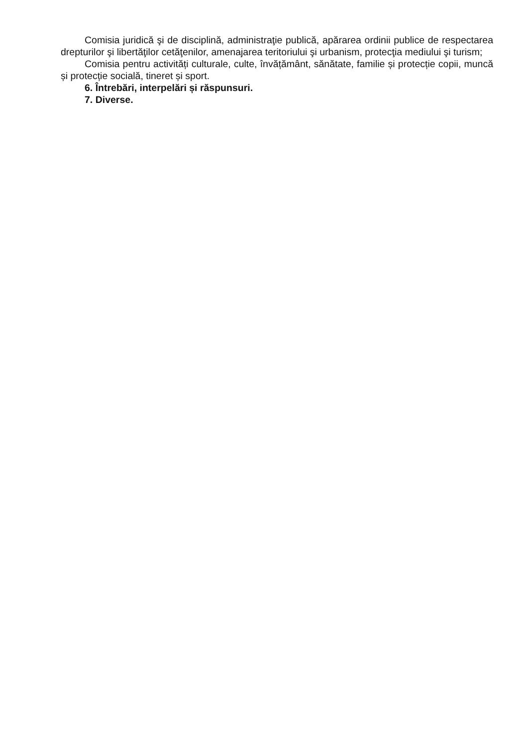Comisia juridică şi de disciplină, administraţie publică, apărarea ordinii publice de respectarea drepturilor şi libertăţilor cetăţenilor, amenajarea teritoriului şi urbanism, protecţia mediului şi turism;
Comisia pentru activități culturale, culte, învățământ, sănătate, familie și protecție copii, muncă și protecție socială, tineret și sport.
6. Întrebări, interpelări și răspunsuri.
7. Diverse.